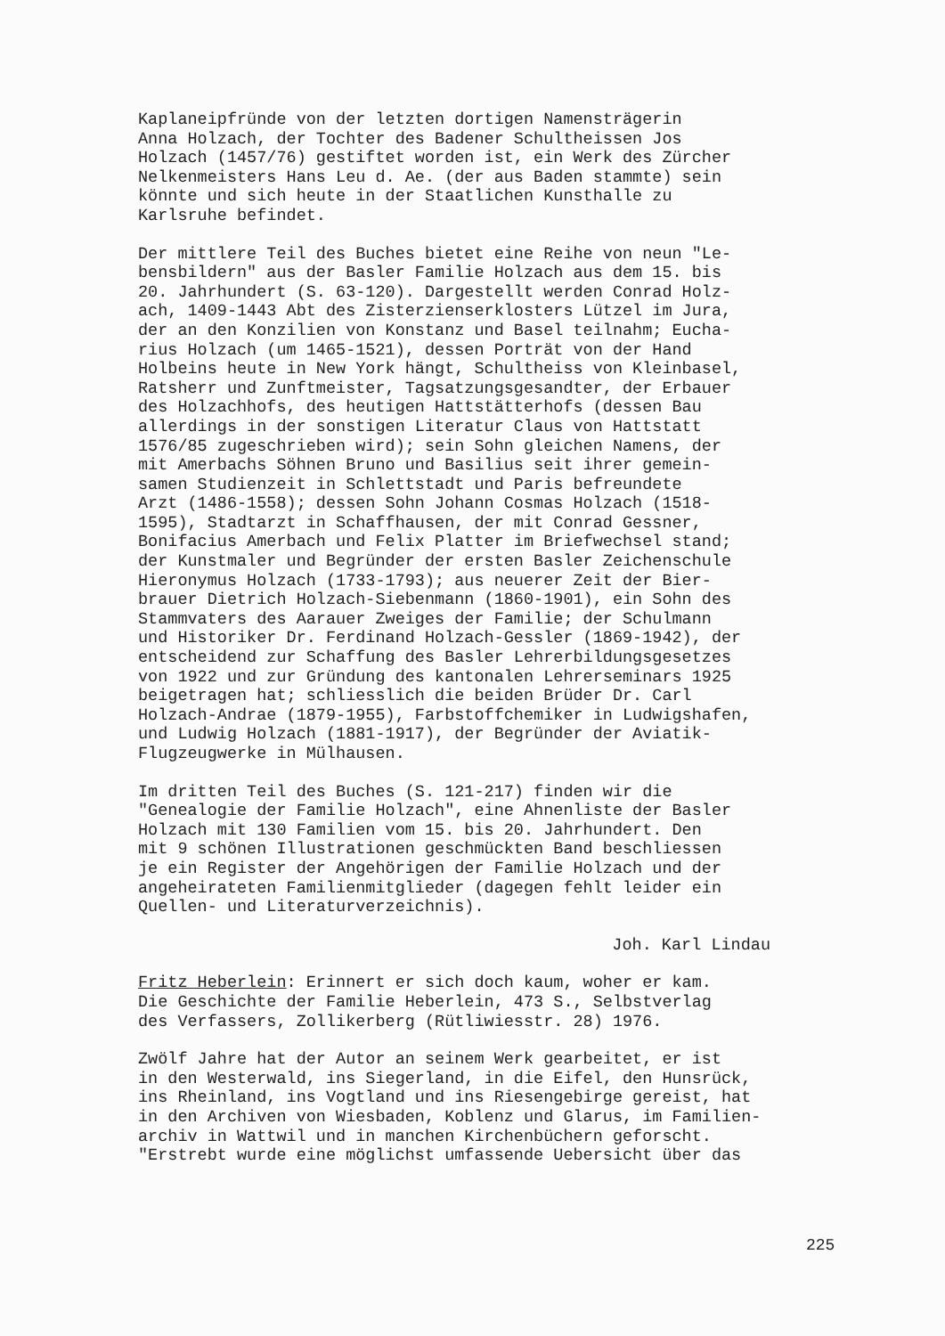Kaplaneipfründe von der letzten dortigen Namensträgerin
Anna Holzach, der Tochter des Badener Schultheissen Jos
Holzach (1457/76) gestiftet worden ist, ein Werk des Zürcher
Nelkenmeisters Hans Leu d. Ae. (der aus Baden stammte) sein
könnte und sich heute in der Staatlichen Kunsthalle zu
Karlsruhe befindet.
Der mittlere Teil des Buches bietet eine Reihe von neun "Le-
bensbildern" aus der Basler Familie Holzach aus dem 15. bis
20. Jahrhundert (S. 63-120). Dargestellt werden Conrad Holz-
ach, 1409-1443 Abt des Zisterzienserklosters Lützel im Jura,
der an den Konzilien von Konstanz und Basel teilnahm; Eucha-
rius Holzach (um 1465-1521), dessen Porträt von der Hand
Holbeins heute in New York hängt, Schultheiss von Kleinbasel,
Ratsherr und Zunftmeister, Tagsatzungsgesandter, der Erbauer
des Holzachhofs, des heutigen Hattstätterhofs (dessen Bau
allerdings in der sonstigen Literatur Claus von Hattstatt
1576/85 zugeschrieben wird); sein Sohn gleichen Namens, der
mit Amerbachs Söhnen Bruno und Basilius seit ihrer gemein-
samen Studienzeit in Schlettstadt und Paris befreundete
Arzt (1486-1558); dessen Sohn Johann Cosmas Holzach (1518-
1595), Stadtarzt in Schaffhausen, der mit Conrad Gessner,
Bonifacius Amerbach und Felix Platter im Briefwechsel stand;
der Kunstmaler und Begründer der ersten Basler Zeichenschule
Hieronymus Holzach (1733-1793); aus neuerer Zeit der Bier-
brauer Dietrich Holzach-Siebenmann (1860-1901), ein Sohn des
Stammvaters des Aarauer Zweiges der Familie; der Schulmann
und Historiker Dr. Ferdinand Holzach-Gessler (1869-1942), der
entscheidend zur Schaffung des Basler Lehrerbildungsgesetzes
von 1922 und zur Gründung des kantonalen Lehrerseminars 1925
beigetragen hat; schliesslich die beiden Brüder Dr. Carl
Holzach-Andrae (1879-1955), Farbstoffchemiker in Ludwigshafen,
und Ludwig Holzach (1881-1917), der Begründer der Aviatik-
Flugzeugwerke in Mülhausen.
Im dritten Teil des Buches (S. 121-217) finden wir die
"Genealogie der Familie Holzach", eine Ahnenliste der Basler
Holzach mit 130 Familien vom 15. bis 20. Jahrhundert. Den
mit 9 schönen Illustrationen geschmückten Band beschliessen
je ein Register der Angehörigen der Familie Holzach und der
angeheirateten Familienmitglieder (dagegen fehlt leider ein
Quellen- und Literaturverzeichnis).
Joh. Karl Lindau
Fritz Heberlein: Erinnert er sich doch kaum, woher er kam.
Die Geschichte der Familie Heberlein, 473 S., Selbstverlag
des Verfassers, Zollikerberg (Rütliwiesstr. 28) 1976.
Zwölf Jahre hat der Autor an seinem Werk gearbeitet, er ist
in den Westerwald, ins Siegerland, in die Eifel, den Hunsrück,
ins Rheinland, ins Vogtland und ins Riesengebirge gereist, hat
in den Archiven von Wiesbaden, Koblenz und Glarus, im Familien-
archiv in Wattwil und in manchen Kirchenbüchern geforscht.
"Erstrebt wurde eine möglichst umfassende Uebersicht über das
225